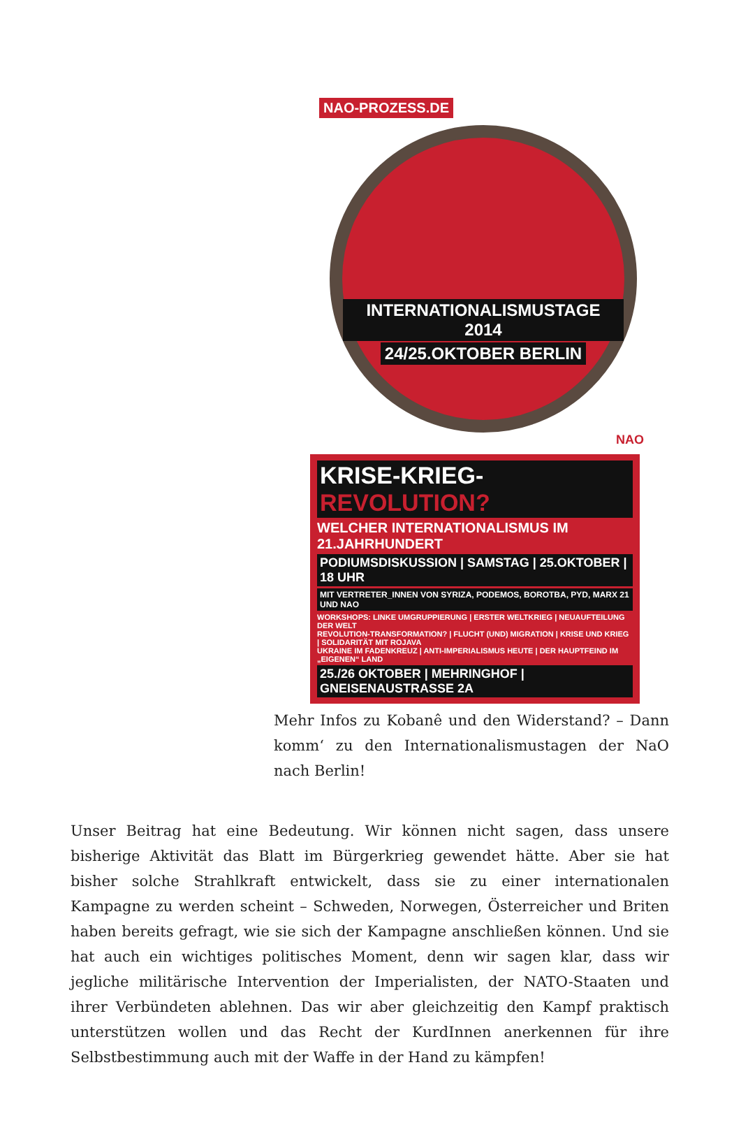NAO-PROZESS.DE
INTERNATIONALISMUSTAGE 2014
24/25.OKTOBER BERLIN
NAO
KRISE-KRIEG-REVOLUTION?
WELCHER INTERNATIONALISMUS IM 21.JAHRHUNDERT
PODIUMSDISKUSSION | SAMSTAG | 25.OKTOBER | 18 UHR
MIT VERTRETER_INNEN VON SYRIZA, PODEMOS, BOROTBA, PYD, MARX 21 UND NAO
WORKSHOPS: LINKE UMGRUPPIERUNG | ERSTER WELTKRIEG | NEUAUFTEILUNG DER WELT
REVOLUTION-TRANSFORMATION? | FLUCHT (UND) MIGRATION | KRISE UND KRIEG | SOLIDARITÄT MIT ROJAVA
UKRAINE IM FADENKREUZ | ANTI-IMPERIALISMUS HEUTE | DER HAUPTFEIND IM „EIGENEN“ LAND
25./26 OKTOBER | MEHRINGHOF | GNEISENAUSTRASSE 2A
Mehr Infos zu Kobanê und den Widerstand? – Dann komm‘ zu den Internationalismustagen der NaO nach Berlin!
Unser Beitrag hat eine Bedeutung. Wir können nicht sagen, dass unsere bisherige Aktivität das Blatt im Bürgerkrieg gewendet hätte. Aber sie hat bisher solche Strahlkraft entwickelt, dass sie zu einer internationalen Kampagne zu werden scheint – Schweden, Norwegen, Österreicher und Briten haben bereits gefragt, wie sie sich der Kampagne anschließen können. Und sie hat auch ein wichtiges politisches Moment, denn wir sagen klar, dass wir jegliche militärische Intervention der Imperialisten, der NATO-Staaten und ihrer Verbündeten ablehnen. Das wir aber gleichzeitig den Kampf praktisch unterstützen wollen und das Recht der KurdInnen anerkennen für ihre Selbstbestimmung auch mit der Waffe in der Hand zu kämpfen!